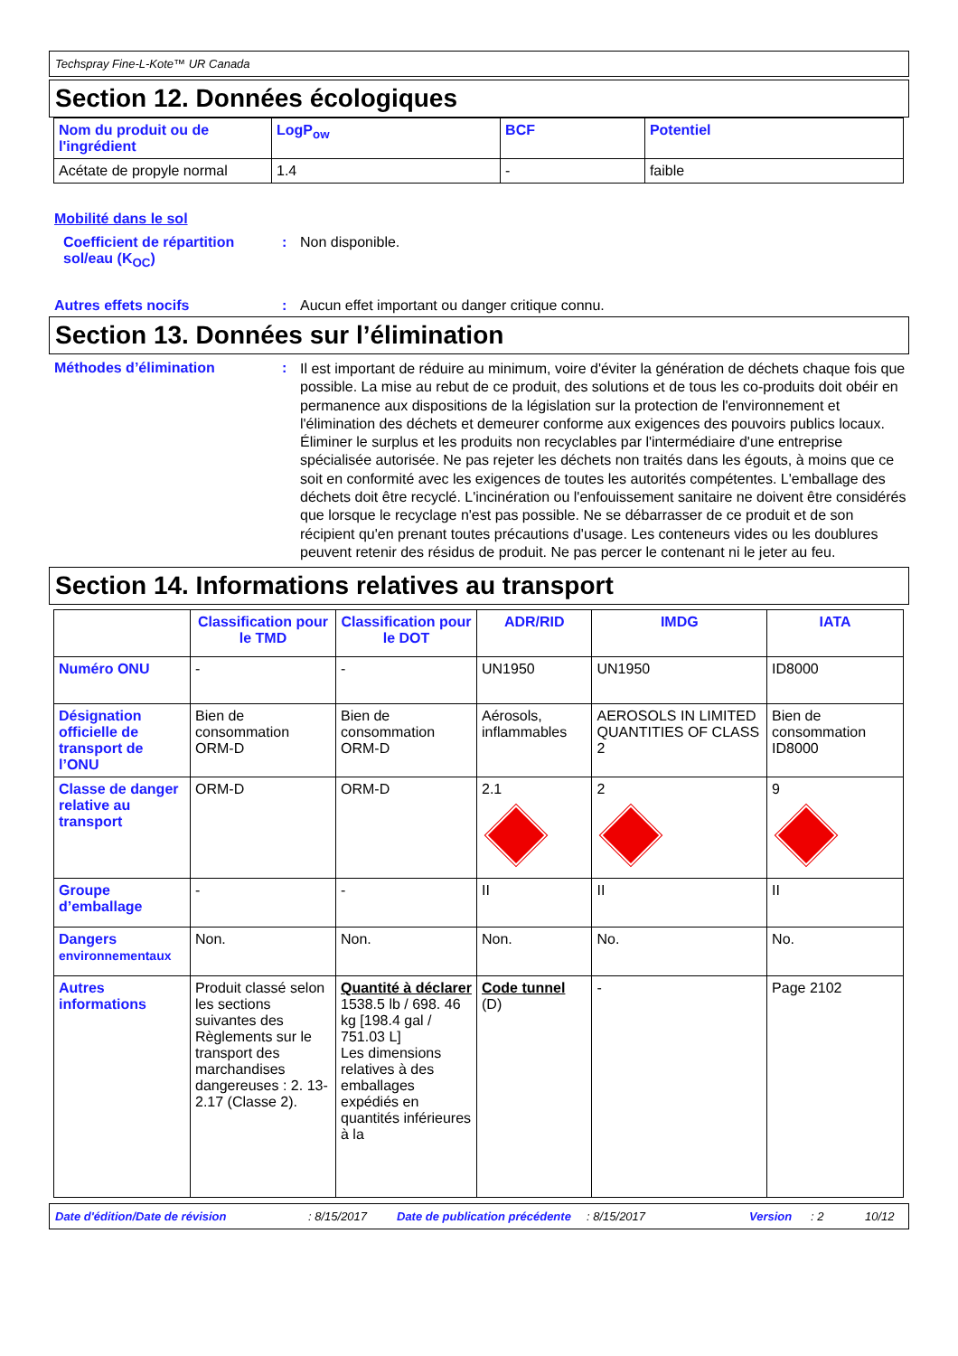Techspray Fine-L-Kote™ UR Canada
Section 12. Données écologiques
| Nom du produit ou de l'ingrédient | LogP<sub>ow</sub> | BCF | Potentiel |
| --- | --- | --- | --- |
| Acétate de propyle normal | 1.4 | - | faible |
Mobilité dans le sol
Coefficient de répartition sol/eau (K<sub>OC</sub>)
: Non disponible.
Autres effets nocifs : Aucun effet important ou danger critique connu.
Section 13. Données sur l’élimination
Méthodes d’élimination :
Il est important de réduire au minimum, voire d'éviter la génération de déchets chaque fois que possible. La mise au rebut de ce produit, des solutions et de tous les co-produits doit obéir en permanence aux dispositions de la législation sur la protection de l'environnement et l'élimination des déchets et demeurer conforme aux exigences des pouvoirs publics locaux. Éliminer le surplus et les produits non recyclables par l'intermédiaire d'une entreprise spécialisée autorisée. Ne pas rejeter les déchets non traités dans les égouts, à moins que ce soit en conformité avec les exigences de toutes les autorités compétentes. L'emballage des déchets doit être recyclé. L'incinération ou l'enfouissement sanitaire ne doivent être considérés que lorsque le recyclage n'est pas possible. Ne se débarrasser de ce produit et de son récipient qu'en prenant toutes précautions d'usage. Les conteneurs vides ou les doublures peuvent retenir des résidus de produit. Ne pas percer le contenant ni le jeter au feu.
Section 14. Informations relatives au transport
| | Classification pour le TMD | Classification pour le DOT | ADR/RID | IMDG | IATA |
| --- | --- | --- | --- | --- | --- |
| Numéro ONU | - | - | UN1950 | UN1950 | ID8000 |
| Désignation officielle de transport de l’ONU | Bien de consommation ORM-D | Bien de consommation ORM-D | Aérosols, inflammables | AEROSOLS IN LIMITED QUANTITIES OF CLASS 2 | Bien de consommation ID8000 |
| Classe de danger relative au transport | ORM-D | ORM-D | 2.1 | 2 | 9 |
| Groupe d’emballage | - | - | II | II | II |
| Dangers environnementaux | Non. | Non. | Non. | No. | No. |
| Autres informations | Produit classé selon les sections suivantes des Règlements sur le transport des marchandises dangereuses : 2. 13-2.17 (Classe 2). | Quantité à déclarer 1538.5 lb / 698. 46 kg [198.4 gal / 751.03 L] Les dimensions relatives à des emballages expédiés en quantités inférieures à la | Code tunnel (D) | - | Page 2102 |
Date d'édition/Date de révision: 8/15/2017 Date de publication précédente: 8/15/2017 Version: 2 10/12